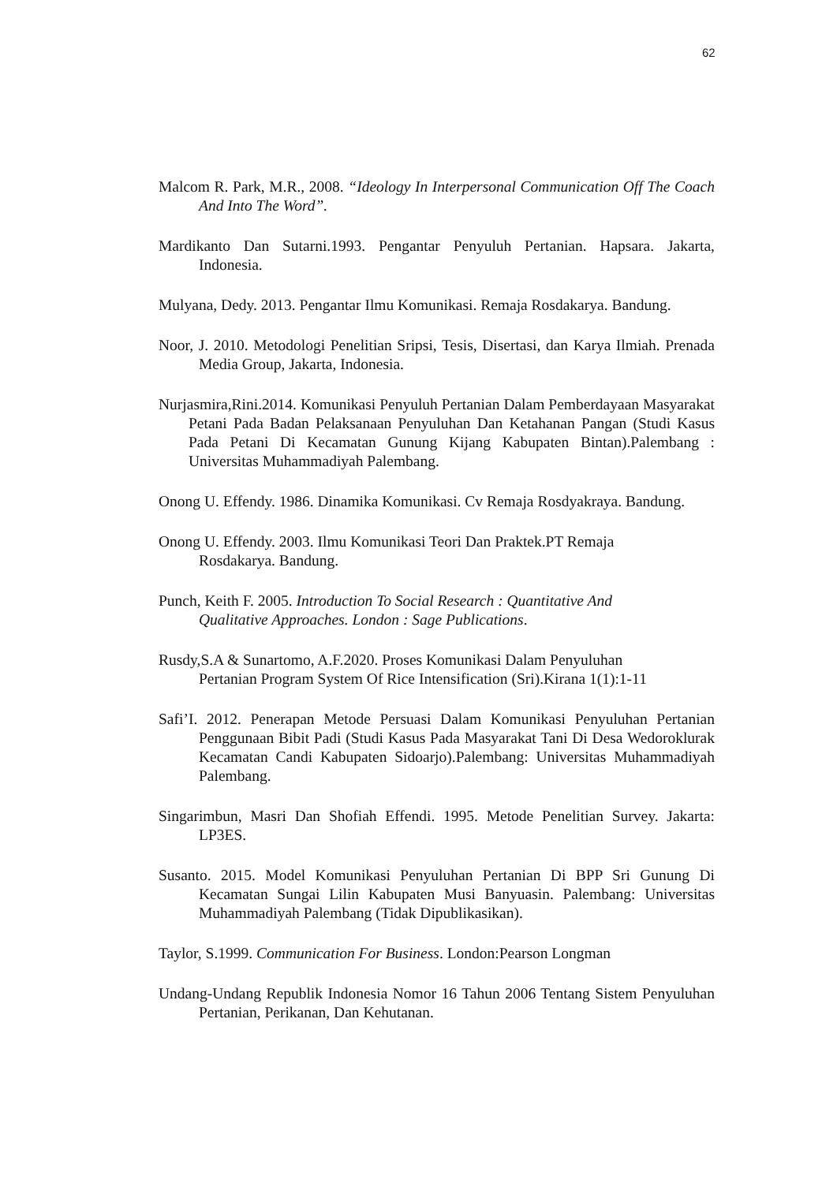62
Malcom R. Park, M.R., 2008. “Ideology In Interpersonal Communication Off The Coach And Into The Word”.
Mardikanto Dan Sutarni.1993. Pengantar Penyuluh Pertanian. Hapsara. Jakarta, Indonesia.
Mulyana, Dedy. 2013. Pengantar Ilmu Komunikasi. Remaja Rosdakarya. Bandung.
Noor, J. 2010. Metodologi Penelitian Sripsi, Tesis, Disertasi, dan Karya Ilmiah. Prenada Media Group, Jakarta, Indonesia.
Nurjasmira,Rini.2014. Komunikasi Penyuluh Pertanian Dalam Pemberdayaan Masyarakat Petani Pada Badan Pelaksanaan Penyuluhan Dan Ketahanan Pangan (Studi Kasus Pada Petani Di Kecamatan Gunung Kijang Kabupaten Bintan).Palembang : Universitas Muhammadiyah Palembang.
Onong U. Effendy. 1986. Dinamika Komunikasi. Cv Remaja Rosdyakraya. Bandung.
Onong U. Effendy. 2003. Ilmu Komunikasi Teori Dan Praktek.PT Remaja
Rosdakarya. Bandung.
Punch, Keith F. 2005. Introduction To Social Research : Quantitative And
Qualitative Approaches. London : Sage Publications.
Rusdy,S.A & Sunartomo, A.F.2020. Proses Komunikasi Dalam Penyuluhan
Pertanian Program System Of Rice Intensification (Sri).Kirana 1(1):1-11
Safi’I. 2012. Penerapan Metode Persuasi Dalam Komunikasi Penyuluhan Pertanian Penggunaan Bibit Padi (Studi Kasus Pada Masyarakat Tani Di Desa Wedoroklurak Kecamatan Candi Kabupaten Sidoarjo).Palembang: Universitas Muhammadiyah Palembang.
Singarimbun, Masri Dan Shofiah Effendi. 1995. Metode Penelitian Survey. Jakarta: LP3ES.
Susanto. 2015. Model Komunikasi Penyuluhan Pertanian Di BPP Sri Gunung Di Kecamatan Sungai Lilin Kabupaten Musi Banyuasin. Palembang: Universitas Muhammadiyah Palembang (Tidak Dipublikasikan).
Taylor, S.1999. Communication For Business. London:Pearson Longman
Undang-Undang Republik Indonesia Nomor 16 Tahun 2006 Tentang Sistem Penyuluhan Pertanian, Perikanan, Dan Kehutanan.